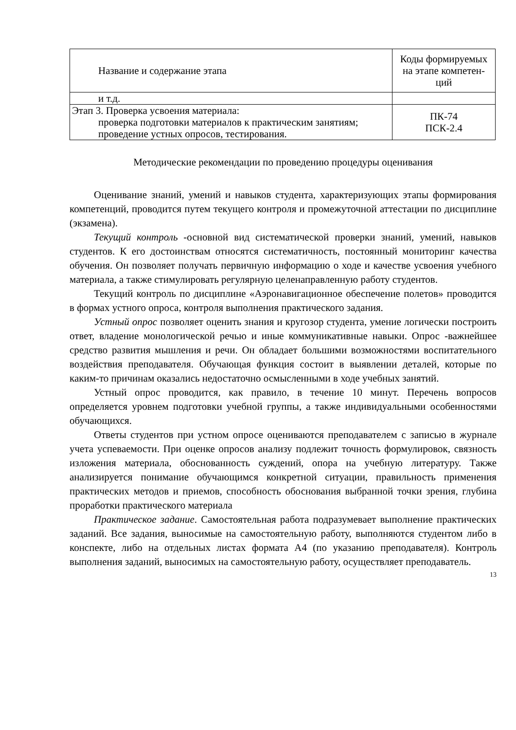| Название и содержание этапа | Коды формируемых на этапе компетен- ций |
| --- | --- |
| и т.д. | |
| Этап 3. Проверка усвоения материала: проверка подготовки материалов к практическим занятиям; проведение устных опросов, тестирования. | ПК-74 ПСК-2.4 |
Методические рекомендации по проведению процедуры оценивания
Оценивание знаний, умений и навыков студента, характеризующих этапы формирования компетенций, проводится путем текущего контроля и промежуточной аттестации по дисциплине (экзамена).
Текущий контроль -основной вид систематической проверки знаний, умений, навыков студентов. К его достоинствам относятся систематичность, постоянный мониторинг качества обучения. Он позволяет получать первичную информацию о ходе и качестве усвоения учебного материала, а также стимулировать регулярную целенаправленную работу студентов.
Текущий контроль по дисциплине «Аэронавигационное обеспечение полетов» проводится в формах устного опроса, контроля выполнения практического задания.
Устный опрос позволяет оценить знания и кругозор студента, умение логически построить ответ, владение монологической речью и иные коммуникативные навыки. Опрос -важнейшее средство развития мышления и речи. Он обладает большими возможностями воспитательного воздействия преподавателя. Обучающая функция состоит в выявлении деталей, которые по каким-то причинам оказались недостаточно осмысленными в ходе учебных занятий.
Устный опрос проводится, как правило, в течение 10 минут. Перечень вопросов определяется уровнем подготовки учебной группы, а также индивидуальными особенностями обучающихся.
Ответы студентов при устном опросе оцениваются преподавателем с записью в журнале учета успеваемости. При оценке опросов анализу подлежит точность формулировок, связность изложения материала, обоснованность суждений, опора на учебную литературу. Также анализируется понимание обучающимся конкретной ситуации, правильность применения практических методов и приемов, способность обоснования выбранной точки зрения, глубина проработки практического материала
Практическое задание. Самостоятельная работа подразумевает выполнение практических заданий. Все задания, выносимые на самостоятельную работу, выполняются студентом либо в конспекте, либо на отдельных листах формата А4 (по указанию преподавателя). Контроль выполнения заданий, выносимых на самостоятельную работу, осуществляет преподаватель.
13